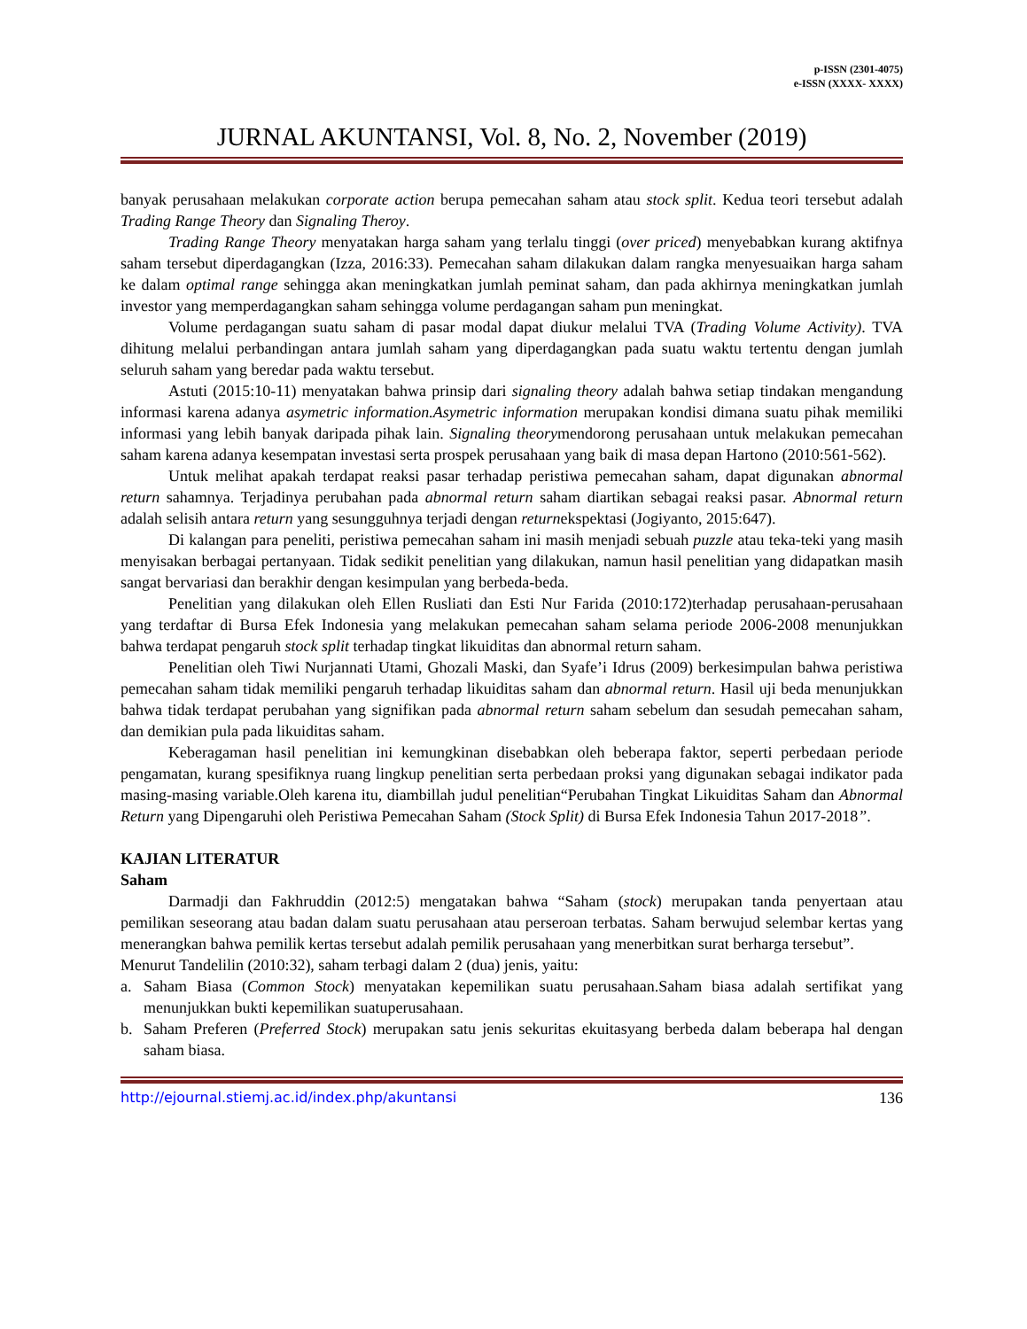p-ISSN (2301-4075)
e-ISSN (XXXX- XXXX)
JURNAL AKUNTANSI, Vol. 8, No. 2, November (2019)
banyak perusahaan melakukan corporate action berupa pemecahan saham atau stock split. Kedua teori tersebut adalah Trading Range Theory dan Signaling Theroy.
Trading Range Theory menyatakan harga saham yang terlalu tinggi (over priced) menyebabkan kurang aktifnya saham tersebut diperdagangkan (Izza, 2016:33). Pemecahan saham dilakukan dalam rangka menyesuaikan harga saham ke dalam optimal range sehingga akan meningkatkan jumlah peminat saham, dan pada akhirnya meningkatkan jumlah investor yang memperdagangkan saham sehingga volume perdagangan saham pun meningkat.
Volume perdagangan suatu saham di pasar modal dapat diukur melalui TVA (Trading Volume Activity). TVA dihitung melalui perbandingan antara jumlah saham yang diperdagangkan pada suatu waktu tertentu dengan jumlah seluruh saham yang beredar pada waktu tersebut.
Astuti (2015:10-11) menyatakan bahwa prinsip dari signaling theory adalah bahwa setiap tindakan mengandung informasi karena adanya asymetric information.Asymetric information merupakan kondisi dimana suatu pihak memiliki informasi yang lebih banyak daripada pihak lain. Signaling theorymendorong perusahaan untuk melakukan pemecahan saham karena adanya kesempatan investasi serta prospek perusahaan yang baik di masa depan Hartono (2010:561-562).
Untuk melihat apakah terdapat reaksi pasar terhadap peristiwa pemecahan saham, dapat digunakan abnormal return sahamnya. Terjadinya perubahan pada abnormal return saham diartikan sebagai reaksi pasar. Abnormal return adalah selisih antara return yang sesungguhnya terjadi dengan returnekspektasi (Jogiyanto, 2015:647).
Di kalangan para peneliti, peristiwa pemecahan saham ini masih menjadi sebuah puzzle atau teka-teki yang masih menyisakan berbagai pertanyaan. Tidak sedikit penelitian yang dilakukan, namun hasil penelitian yang didapatkan masih sangat bervariasi dan berakhir dengan kesimpulan yang berbeda-beda.
Penelitian yang dilakukan oleh Ellen Rusliati dan Esti Nur Farida (2010:172)terhadap perusahaan-perusahaan yang terdaftar di Bursa Efek Indonesia yang melakukan pemecahan saham selama periode 2006-2008 menunjukkan bahwa terdapat pengaruh stock split terhadap tingkat likuiditas dan abnormal return saham.
Penelitian oleh Tiwi Nurjannati Utami, Ghozali Maski, dan Syafe’i Idrus (2009) berkesimpulan bahwa peristiwa pemecahan saham tidak memiliki pengaruh terhadap likuiditas saham dan abnormal return. Hasil uji beda menunjukkan bahwa tidak terdapat perubahan yang signifikan pada abnormal return saham sebelum dan sesudah pemecahan saham, dan demikian pula pada likuiditas saham.
Keberagaman hasil penelitian ini kemungkinan disebabkan oleh beberapa faktor, seperti perbedaan periode pengamatan, kurang spesifiknya ruang lingkup penelitian serta perbedaan proksi yang digunakan sebagai indikator pada masing-masing variable.Oleh karena itu, diambillah judul penelitian“Perubahan Tingkat Likuiditas Saham dan Abnormal Return yang Dipengaruhi oleh Peristiwa Pemecahan Saham (Stock Split) di Bursa Efek Indonesia Tahun 2017-2018”.
KAJIAN LITERATUR
Saham
Darmadji dan Fakhruddin (2012:5) mengatakan bahwa “Saham (stock) merupakan tanda penyertaan atau pemilikan seseorang atau badan dalam suatu perusahaan atau perseroan terbatas. Saham berwujud selembar kertas yang menerangkan bahwa pemilik kertas tersebut adalah pemilik perusahaan yang menerbitkan surat berharga tersebut”.
Menurut Tandelilin (2010:32), saham terbagi dalam 2 (dua) jenis, yaitu:
a. Saham Biasa (Common Stock) menyatakan kepemilikan suatu perusahaan.Saham biasa adalah sertifikat yang menunjukkan bukti kepemilikan suatuperusahaan.
b. Saham Preferen (Preferred Stock) merupakan satu jenis sekuritas ekuitasyang berbeda dalam beberapa hal dengan saham biasa.
http://ejournal.stiemj.ac.id/index.php/akuntansi 136